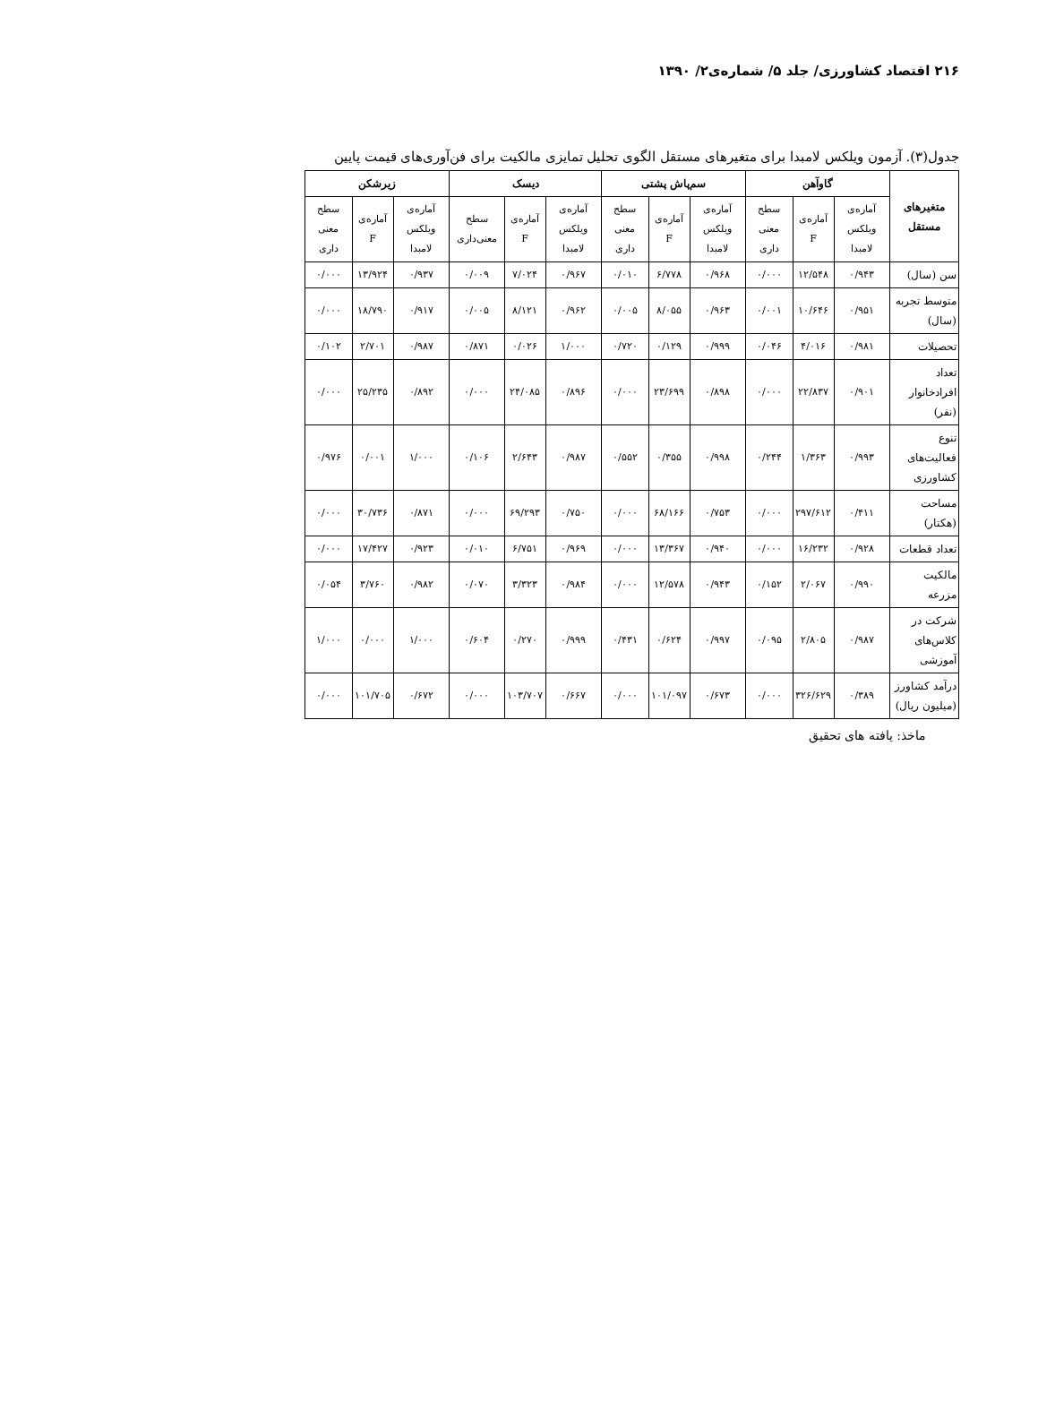۲۱۶ اقتصاد کشاورزی/ جلد ۵/ شماره‌ی۲/ ۱۳۹۰
جدول(۳). آزمون ویلکس لامبدا برای متغیرهای مستقل الگوی تحلیل تمایزی مالکیت برای فن‌آوری‌های قیمت پایین
| متغیرهای مستقل | گاوآهن | | | سم‌پاش پشتی | | | دیسک | | | زیرشکن | | |
| --- | --- | --- | --- | --- | --- | --- | --- | --- | --- | --- | --- | --- |
| | آماره‌ی ویلکس لامبدا | آماره‌ی F | سطح معنی داری | آماره‌ی ویلکس لامبدا | آماره‌ی F | سطح معنی داری | آماره‌ی ویلکس لامبدا | آماره‌ی F | سطح معنی‌داری | آماره‌ی ویلکس لامبدا | آماره‌ی F | سطح معنی داری |
| سن (سال) | ۰/۹۴۳ | ۱۲/۵۴۸ | ۰/۰۰۰ | ۰/۹۶۸ | ۶/۷۷۸ | ۰/۰۱۰ | ۰/۹۶۷ | ۷/۰۲۴ | ۰/۰۰۹ | ۰/۹۳۷ | ۱۳/۹۲۴ | ۰/۰۰۰ |
| متوسط تجربه (سال) | ۰/۹۵۱ | ۱۰/۶۴۶ | ۰/۰۰۱ | ۰/۹۶۳ | ۸/۰۵۵ | ۰/۰۰۵ | ۰/۹۶۲ | ۸/۱۲۱ | ۰/۰۰۵ | ۰/۹۱۷ | ۱۸/۷۹۰ | ۰/۰۰۰ |
| تحصیلات | ۰/۹۸۱ | ۴/۰۱۶ | ۰/۰۴۶ | ۰/۹۹۹ | ۰/۱۲۹ | ۰/۷۲۰ | ۱/۰۰۰ | ۰/۰۲۶ | ۰/۸۷۱ | ۰/۹۸۷ | ۲/۷۰۱ | ۰/۱۰۲ |
| تعداد افرادخانوار (نفر) | ۰/۹۰۱ | ۲۲/۸۳۷ | ۰/۰۰۰ | ۰/۸۹۸ | ۲۳/۶۹۹ | ۰/۰۰۰ | ۰/۸۹۶ | ۲۴/۰۸۵ | ۰/۰۰۰ | ۰/۸۹۲ | ۲۵/۲۳۵ | ۰/۰۰۰ |
| تنوع فعالیت‌های کشاورزی | ۰/۹۹۳ | ۱/۳۶۳ | ۰/۲۴۴ | ۰/۹۹۸ | ۰/۳۵۵ | ۰/۵۵۲ | ۰/۹۸۷ | ۲/۶۴۳ | ۰/۱۰۶ | ۱/۰۰۰ | ۰/۰۰۱ | ۰/۹۷۶ |
| مساحت (هکتار) | ۰/۴۱۱ | ۲۹۷/۶۱۲ | ۰/۰۰۰ | ۰/۷۵۳ | ۶۸/۱۶۶ | ۰/۰۰۰ | ۰/۷۵۰ | ۶۹/۲۹۳ | ۰/۰۰۰ | ۰/۸۷۱ | ۳۰/۷۳۶ | ۰/۰۰۰ |
| تعداد قطعات | ۰/۹۲۸ | ۱۶/۲۳۲ | ۰/۰۰۰ | ۰/۹۴۰ | ۱۳/۳۶۷ | ۰/۰۰۰ | ۰/۹۶۹ | ۶/۷۵۱ | ۰/۰۱۰ | ۰/۹۲۳ | ۱۷/۴۲۷ | ۰/۰۰۰ |
| مالکیت مزرعه | ۰/۹۹۰ | ۲/۰۶۷ | ۰/۱۵۲ | ۰/۹۴۳ | ۱۲/۵۷۸ | ۰/۰۰۰ | ۰/۹۸۴ | ۳/۳۲۳ | ۰/۰۷۰ | ۰/۹۸۲ | ۳/۷۶۰ | ۰/۰۵۴ |
| شرکت در کلاس‌های آموزشی | ۰/۹۸۷ | ۲/۸۰۵ | ۰/۰۹۵ | ۰/۹۹۷ | ۰/۶۲۴ | ۰/۴۳۱ | ۰/۹۹۹ | ۰/۲۷۰ | ۰/۶۰۴ | ۱/۰۰۰ | ۰/۰۰۰ | ۱/۰۰۰ |
| درآمد کشاورز (میلیون ریال) | ۰/۳۸۹ | ۳۲۶/۶۲۹ | ۰/۰۰۰ | ۰/۶۷۳ | ۱۰۱/۰۹۷ | ۰/۰۰۰ | ۰/۶۶۷ | ۱۰۳/۷۰۷ | ۰/۰۰۰ | ۰/۶۷۲ | ۱۰۱/۷۰۵ | ۰/۰۰۰ |
ماخذ: یافته های تحقیق